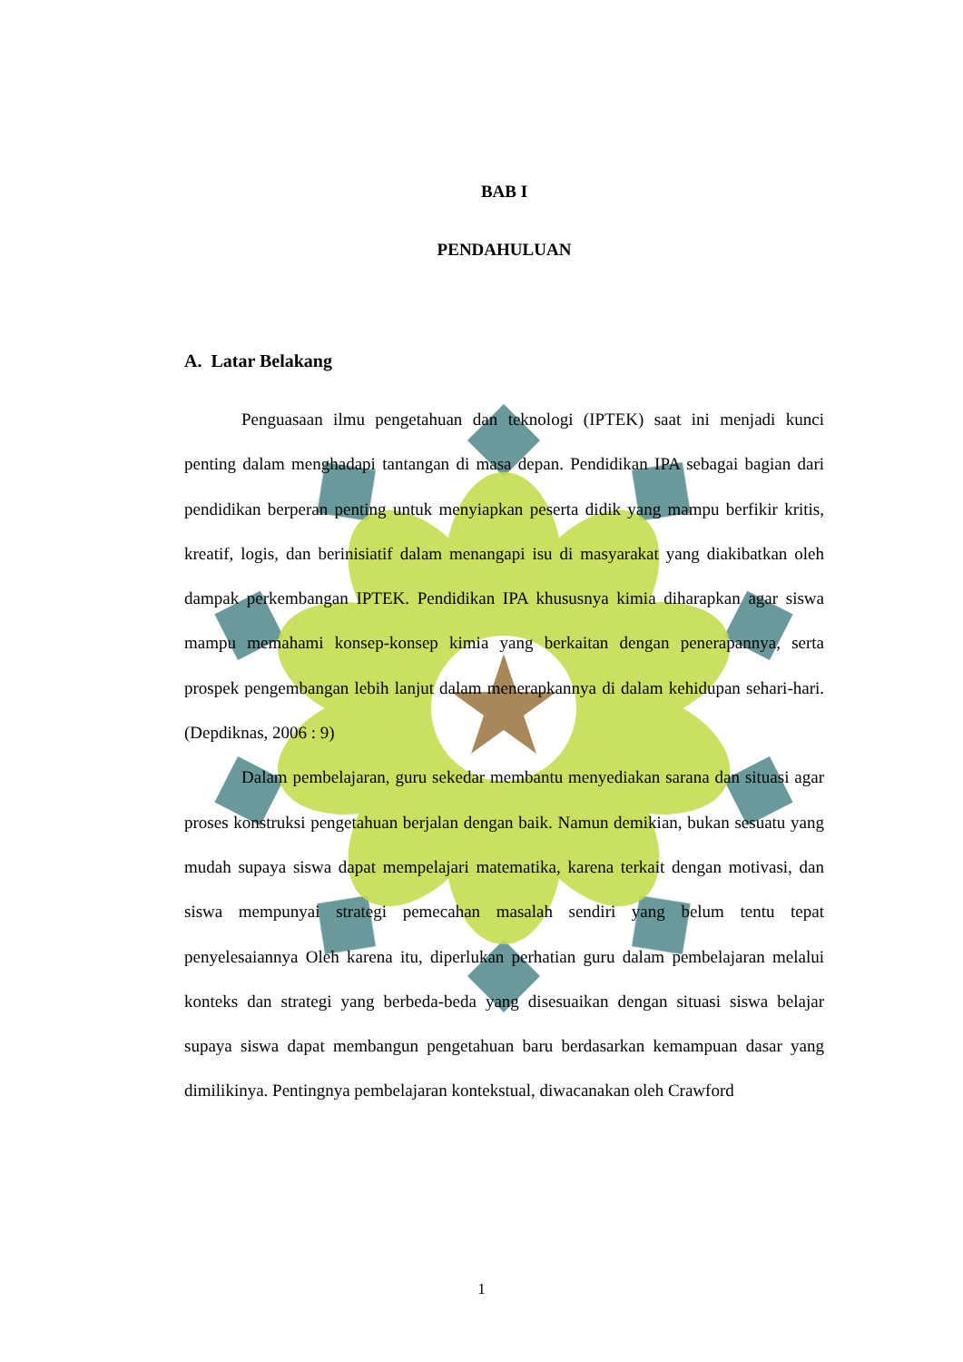BAB I
PENDAHULUAN
A. Latar Belakang
Penguasaan ilmu pengetahuan dan teknologi (IPTEK) saat ini menjadi kunci penting dalam menghadapi tantangan di masa depan. Pendidikan IPA sebagai bagian dari pendidikan berperan penting untuk menyiapkan peserta didik yang mampu berfikir kritis, kreatif, logis, dan berinisiatif dalam menangapi isu di masyarakat yang diakibatkan oleh dampak perkembangan IPTEK. Pendidikan IPA khususnya kimia diharapkan agar siswa mampu memahami konsep-konsep kimia yang berkaitan dengan penerapannya, serta prospek pengembangan lebih lanjut dalam menerapkannya di dalam kehidupan sehari-hari. (Depdiknas, 2006 : 9)
Dalam pembelajaran, guru sekedar membantu menyediakan sarana dan situasi agar proses konstruksi pengetahuan berjalan dengan baik. Namun demikian, bukan sesuatu yang mudah supaya siswa dapat mempelajari matematika, karena terkait dengan motivasi, dan siswa mempunyai strategi pemecahan masalah sendiri yang belum tentu tepat penyelesaiannya Oleh karena itu, diperlukan perhatian guru dalam pembelajaran melalui konteks dan strategi yang berbeda-beda yang disesuaikan dengan situasi siswa belajar supaya siswa dapat membangun pengetahuan baru berdasarkan kemampuan dasar yang dimilikinya. Pentingnya pembelajaran kontekstual, diwacanakan oleh Crawford
1